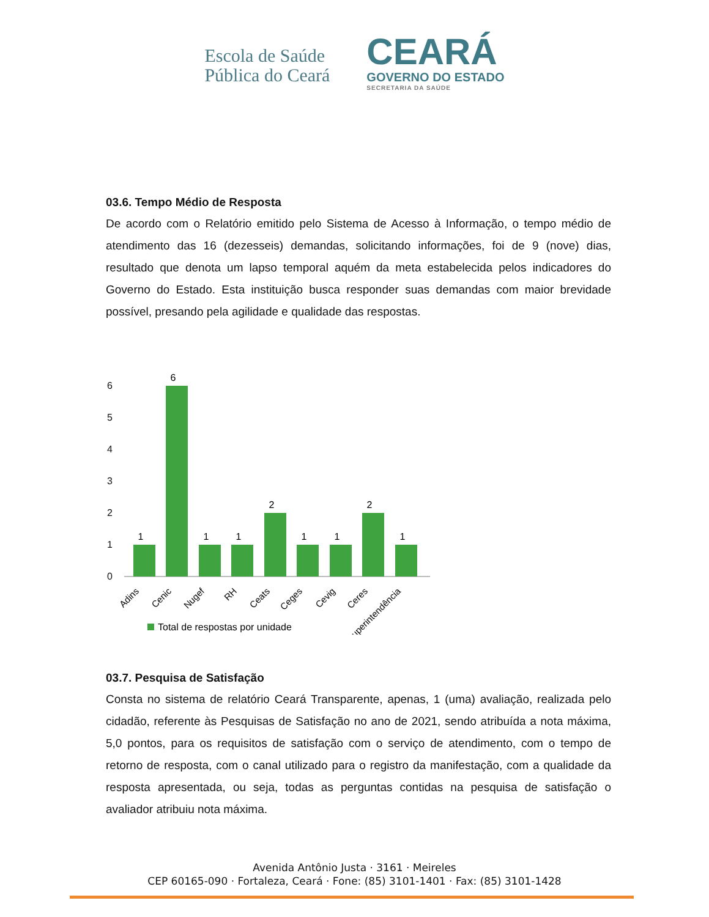Escola de Saúde
Pública do Ceará
CEARÁ
GOVERNO DO ESTADO
SECRETARIA DA SAÚDE
03.6. Tempo Médio de Resposta
De acordo com o Relatório emitido pelo Sistema de Acesso à Informação, o tempo médio de atendimento das 16 (dezesseis) demandas, solicitando informações, foi de 9 (nove) dias, resultado que denota um lapso temporal aquém da meta estabelecida pelos indicadores do Governo do Estado. Esta instituição busca responder suas demandas com maior brevidade possível, presando pela agilidade e qualidade das respostas.
6
5
4
3
2
1
0
1
6
1
1
2
1
1
2
1
Adins
Cenic
Nugef
RH
Ceats
Ceges
Cevig
Ceres
Superintendência
Total de respostas por unidade
03.7. Pesquisa de Satisfação
Consta no sistema de relatório Ceará Transparente, apenas, 1 (uma) avaliação, realizada pelo cidadão, referente às Pesquisas de Satisfação no ano de 2021, sendo atribuída a nota máxima, 5,0 pontos, para os requisitos de satisfação com o serviço de atendimento, com o tempo de retorno de resposta, com o canal utilizado para o registro da manifestação, com a qualidade da resposta apresentada, ou seja, todas as perguntas contidas na pesquisa de satisfação o avaliador atribuiu nota máxima.
Avenida Antônio Justa · 3161 · Meireles
CEP 60165-090 · Fortaleza, Ceará · Fone: (85) 3101-1401 · Fax: (85) 3101-1428